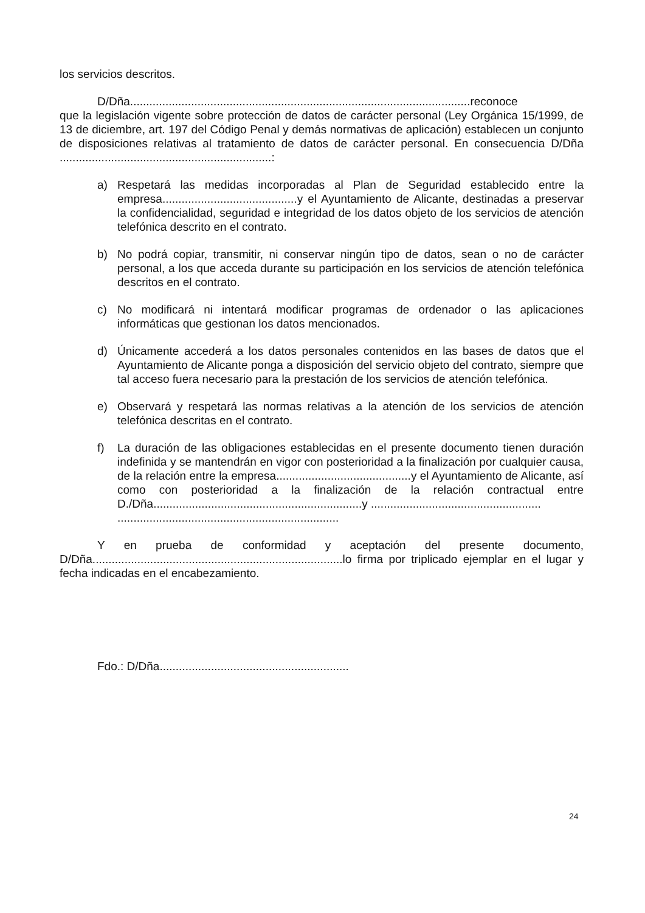los servicios descritos.
D/Dña..........................................................................................................reconoce
que la legislación vigente sobre protección de datos de carácter personal (Ley Orgánica 15/1999, de 13 de diciembre, art. 197 del Código Penal y demás normativas de aplicación) establecen un conjunto de disposiciones relativas al tratamiento de datos de carácter personal. En consecuencia D/Dña ..................................................................:
a) Respetará las medidas incorporadas al Plan de Seguridad establecido entre la empresa..........................................y el Ayuntamiento de Alicante, destinadas a preservar la confidencialidad, seguridad e integridad de los datos objeto de los servicios de atención telefónica descrito en el contrato.
b) No podrá copiar, transmitir, ni conservar ningún tipo de datos, sean o no de carácter personal, a los que acceda durante su participación en los servicios de atención telefónica descritos en el contrato.
c) No modificará ni intentará modificar programas de ordenador o las aplicaciones informáticas que gestionan los datos mencionados.
d) Únicamente accederá a los datos personales contenidos en las bases de datos que el Ayuntamiento de Alicante ponga a disposición del servicio objeto del contrato, siempre que tal acceso fuera necesario para la prestación de los servicios de atención telefónica.
e) Observará y respetará las normas relativas a la atención de los servicios de atención telefónica descritas en el contrato.
f) La duración de las obligaciones establecidas en el presente documento tienen duración indefinida y se mantendrán en vigor con posterioridad a la finalización por cualquier causa, de la relación entre la empresa..........................................y el Ayuntamiento de Alicante, así como con posterioridad a la finalización de la relación contractual entre D./Dña.................................................................y .....................................................
.....................................................................
Y en prueba de conformidad y aceptación del presente documento, D/Dña..............................................................................lo firma por triplicado ejemplar en el lugar y fecha indicadas en el encabezamiento.
Fdo.: D/Dña...........................................................
24